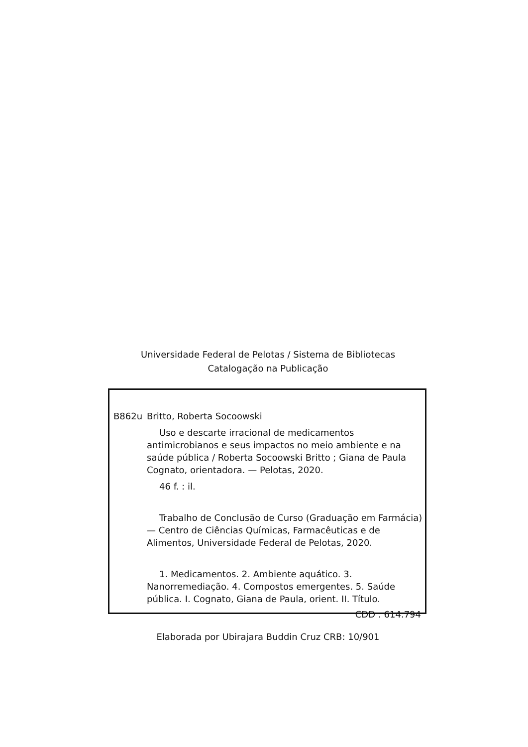Universidade Federal de Pelotas / Sistema de Bibliotecas
Catalogação na Publicação
B862u Britto, Roberta Socoowski
Uso e descarte irracional de medicamentos antimicrobianos e seus impactos no meio ambiente e na saúde pública / Roberta Socoowski Britto ; Giana de Paula Cognato, orientadora. — Pelotas, 2020.
46 f. : il.
Trabalho de Conclusão de Curso (Graduação em Farmácia) — Centro de Ciências Químicas, Farmacêuticas e de Alimentos, Universidade Federal de Pelotas, 2020.
1. Medicamentos. 2. Ambiente aquático. 3. Nanorremediação. 4. Compostos emergentes. 5. Saúde pública. I. Cognato, Giana de Paula, orient. II. Título.
CDD : 614.794
Elaborada por Ubirajara Buddin Cruz CRB: 10/901